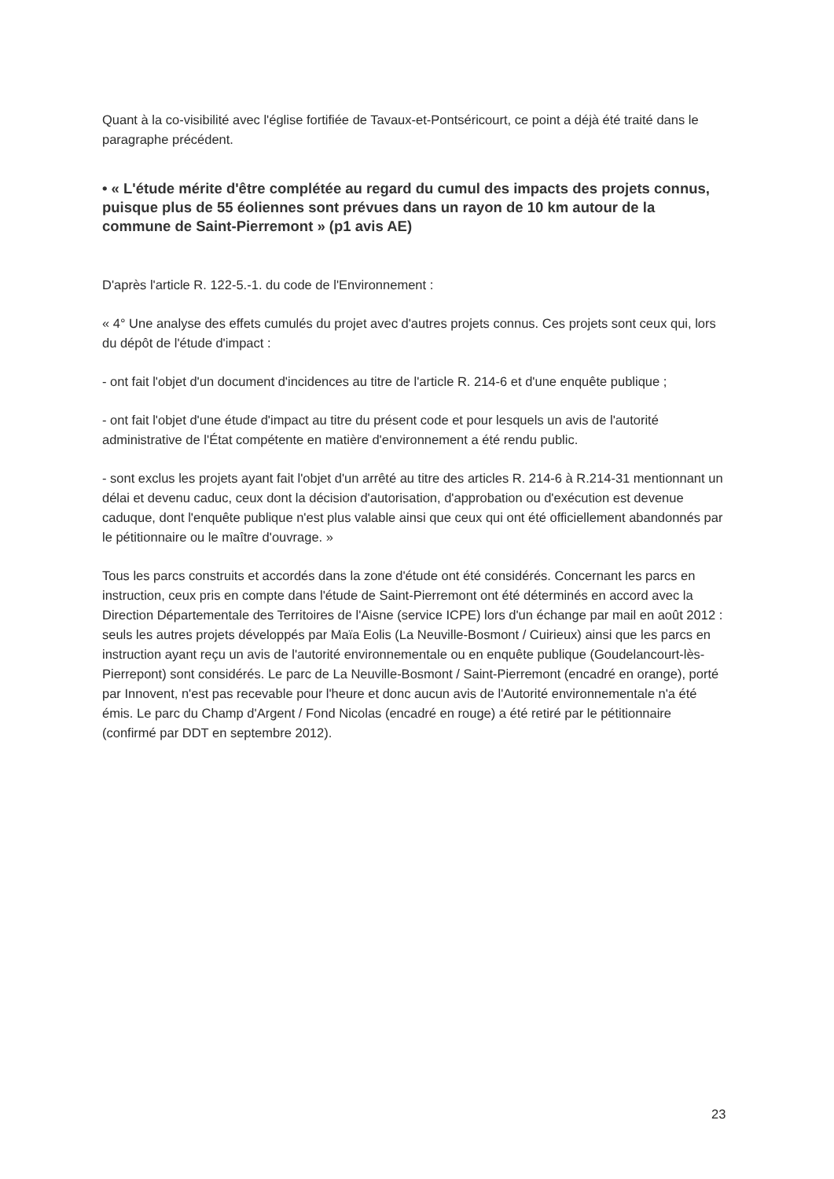Quant à la co-visibilité avec l'église fortifiée de Tavaux-et-Pontséricourt, ce point a déjà été traité dans le paragraphe précédent.
• « L'étude mérite d'être complétée au regard du cumul des impacts des projets connus, puisque plus de 55 éoliennes sont prévues dans un rayon de 10 km autour de la commune de Saint-Pierremont » (p1 avis AE)
D'après l'article R. 122-5.-1. du code de l'Environnement :
« 4° Une analyse des effets cumulés du projet avec d'autres projets connus. Ces projets sont ceux qui, lors du dépôt de l'étude d'impact :
- ont fait l'objet d'un document d'incidences au titre de l'article R. 214-6 et d'une enquête publique ;
- ont fait l'objet d'une étude d'impact au titre du présent code et pour lesquels un avis de l'autorité administrative de l'État compétente en matière d'environnement a été rendu public.
- sont exclus les projets ayant fait l'objet d'un arrêté au titre des articles R. 214-6 à R.214-31 mentionnant un délai et devenu caduc, ceux dont la décision d'autorisation, d'approbation ou d'exécution est devenue caduque, dont l'enquête publique n'est plus valable ainsi que ceux qui ont été officiellement abandonnés par le pétitionnaire ou le maître d'ouvrage. »
Tous les parcs construits et accordés dans la zone d'étude ont été considérés. Concernant les parcs en instruction, ceux pris en compte dans l'étude de Saint-Pierremont ont été déterminés en accord avec la Direction Départementale des Territoires de l'Aisne (service ICPE) lors d'un échange par mail en août 2012 : seuls les autres projets développés par Maïa Eolis (La Neuville-Bosmont / Cuirieux) ainsi que les parcs en instruction ayant reçu un avis de l'autorité environnementale ou en enquête publique (Goudelancourt-lès-Pierrepont) sont considérés. Le parc de La Neuville-Bosmont / Saint-Pierremont (encadré en orange), porté par Innovent, n'est pas recevable pour l'heure et donc aucun avis de l'Autorité environnementale n'a été émis. Le parc du Champ d'Argent / Fond Nicolas (encadré en rouge) a été retiré par le pétitionnaire (confirmé par DDT en septembre 2012).
23